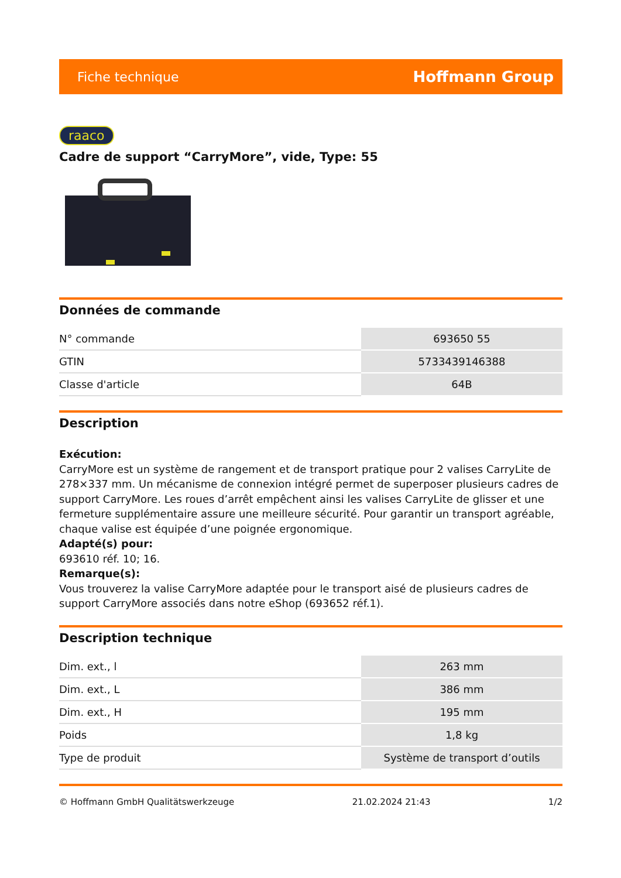Fiche technique Hoffmann Group
raaco
Cadre de support “CarryMore”, vide, Type: 55
Données de commande
| N° commande | 693650 55 |
| GTIN | 5733439146388 |
| Classe d'article | 64B |
Description
Exécution:
CarryMore est un système de rangement et de transport pratique pour 2 valises CarryLite de 278×337 mm. Un mécanisme de connexion intégré permet de superposer plusieurs cadres de support CarryMore. Les roues d’arrêt empêchent ainsi les valises CarryLite de glisser et une fermeture supplémentaire assure une meilleure sécurité. Pour garantir un transport agréable, chaque valise est équipée d’une poignée ergonomique.
Adapté(s) pour:
693610 réf. 10; 16.
Remarque(s):
Vous trouverez la valise CarryMore adaptée pour le transport aisé de plusieurs cadres de support CarryMore associés dans notre eShop (693652 réf.1).
Description technique
| Dim. ext., l | 263 mm |
| Dim. ext., L | 386 mm |
| Dim. ext., H | 195 mm |
| Poids | 1,8 kg |
| Type de produit | Système de transport d’outils |
© Hoffmann GmbH Qualitätswerkzeuge 21.02.2024 21:43 1/2